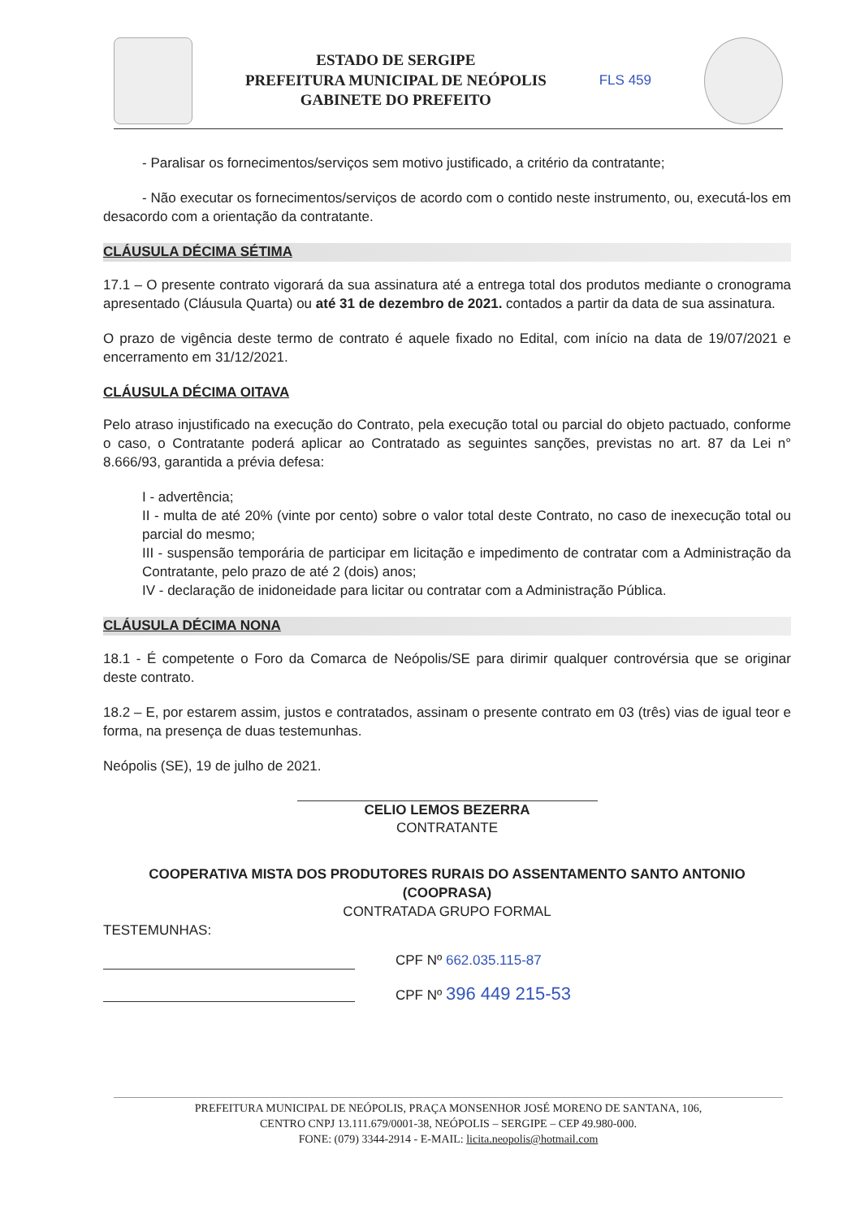ESTADO DE SERGIPE
PREFEITURA MUNICIPAL DE NEÓPOLIS
GABINETE DO PREFEITO
FLS 459
- Paralisar os fornecimentos/serviços sem motivo justificado, a critério da contratante;
- Não executar os fornecimentos/serviços de acordo com o contido neste instrumento, ou, executá-los em desacordo com a orientação da contratante.
CLÁUSULA DÉCIMA SÉTIMA
17.1 – O presente contrato vigorará da sua assinatura até a entrega total dos produtos mediante o cronograma apresentado (Cláusula Quarta) ou até 31 de dezembro de 2021. contados a partir da data de sua assinatura.
O prazo de vigência deste termo de contrato é aquele fixado no Edital, com início na data de 19/07/2021 e encerramento em 31/12/2021.
CLÁUSULA DÉCIMA OITAVA
Pelo atraso injustificado na execução do Contrato, pela execução total ou parcial do objeto pactuado, conforme o caso, o Contratante poderá aplicar ao Contratado as seguintes sanções, previstas no art. 87 da Lei n° 8.666/93, garantida a prévia defesa:
I - advertência;
II - multa de até 20% (vinte por cento) sobre o valor total deste Contrato, no caso de inexecução total ou parcial do mesmo;
III - suspensão temporária de participar em licitação e impedimento de contratar com a Administração da Contratante, pelo prazo de até 2 (dois) anos;
IV - declaração de inidoneidade para licitar ou contratar com a Administração Pública.
CLÁUSULA DÉCIMA NONA
18.1 - É competente o Foro da Comarca de Neópolis/SE para dirimir qualquer controvérsia que se originar deste contrato.
18.2 – E, por estarem assim, justos e contratados, assinam o presente contrato em 03 (três) vias de igual teor e forma, na presença de duas testemunhas.
Neópolis (SE), 19 de julho de 2021.
CELIO LEMOS BEZERRA
CONTRATANTE
COOPERATIVA MISTA DOS PRODUTORES RURAIS DO ASSENTAMENTO SANTO ANTONIO (COOPRASA)
CONTRATADA GRUPO FORMAL
TESTEMUNHAS:
CPF Nº 662.035.115-87
CPF Nº 396 449 215-53
PREFEITURA MUNICIPAL DE NEÓPOLIS, PRAÇA MONSENHOR JOSÉ MORENO DE SANTANA, 106,
CENTRO CNPJ 13.111.679/0001-38, NEÓPOLIS – SERGIPE – CEP 49.980-000.
FONE: (079) 3344-2914 - E-MAIL: licita.neopolis@hotmail.com